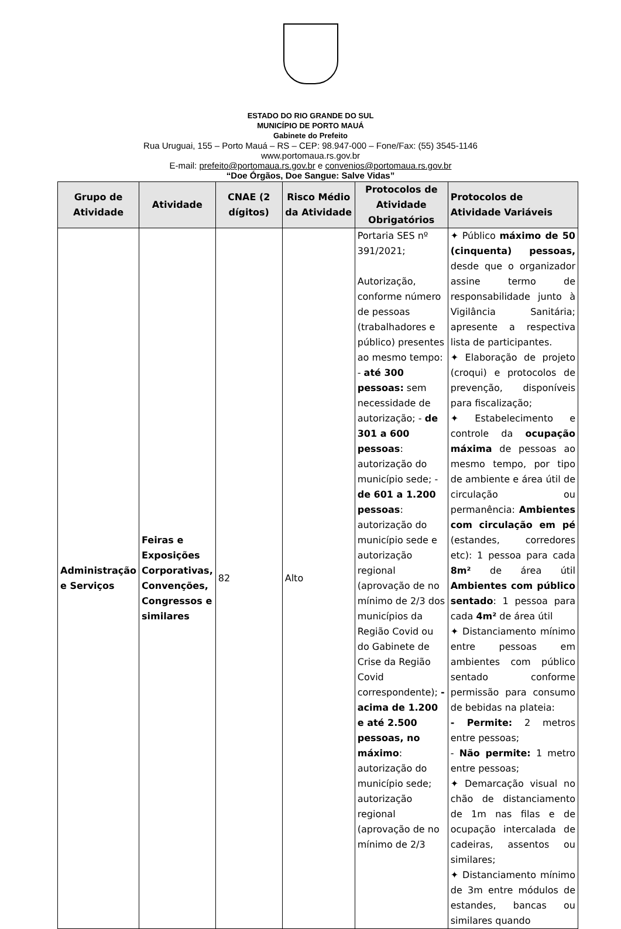ESTADO DO RIO GRANDE DO SUL
MUNICÍPIO DE PORTO MAUÁ
Gabinete do Prefeito
Rua Uruguai, 155 – Porto Mauá – RS – CEP: 98.947-000 – Fone/Fax: (55) 3545-1146
www.portomaua.rs.gov.br
E-mail: prefeito@portomaua.rs.gov.br e convenios@portomaua.rs.gov.br
“Doe Órgãos, Doe Sangue: Salve Vidas”
| Grupo de Atividade | Atividade | CNAE (2 dígitos) | Risco Médio da Atividade | Protocolos de Atividade Obrigatórios | Protocolos de Atividade Variáveis |
| --- | --- | --- | --- | --- | --- |
| Administração e Serviços | Feiras e Exposições Corporativas, Convenções, Congressos e similares | 82 | Alto | Portaria SES nº 391/2021; Autorização, conforme número de pessoas (trabalhadores e público) presentes ao mesmo tempo: - até 300 pessoas: sem necessidade de autorização; - de 301 a 600 pessoas : autorização do município sede; - de 601 a 1.200 pessoas : autorização do município sede e autorização regional (aprovação de no mínimo de 2/3 dos municípios da Região Covid ou do Gabinete de Crise da Região Covid correspondente); - acima de 1.200 e até 2.500 pessoas, no máximo : autorização do município sede; autorização regional (aprovação de no mínimo de 2/3 | ✦ Público máximo de 50 (cinquenta) pessoas, desde que o organizador assine termo de responsabilidade junto à Vigilância Sanitária; apresente a respectiva lista de participantes. ✦ Elaboração de projeto (croqui) e protocolos de prevenção, disponíveis para fiscalização; ✦ Estabelecimento e controle da ocupação máxima de pessoas ao mesmo tempo, por tipo de ambiente e área útil de circulação ou permanência: Ambientes com circulação em pé (estandes, corredores etc): 1 pessoa para cada 8m² de área útil Ambientes com público sentado : 1 pessoa para cada 4m² de área útil ✦ Distanciamento mínimo entre pessoas em ambientes com público sentado conforme permissão para consumo de bebidas na plateia: - Permite: 2 metros entre pessoas; - Não permite: 1 metro entre pessoas; ✦ Demarcação visual no chão de distanciamento de 1m nas filas e de ocupação intercalada de cadeiras, assentos ou similares; ✦ Distanciamento mínimo de 3m entre módulos de estandes, bancas ou similares quando |